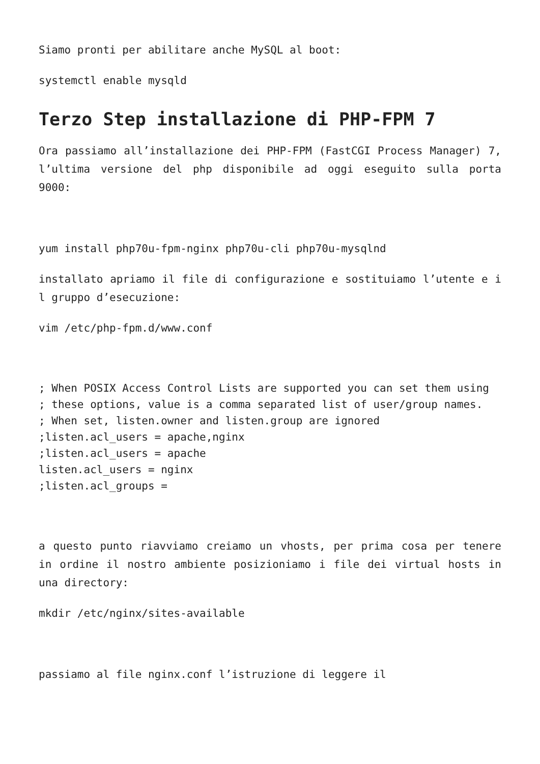Siamo pronti per abilitare anche MySQL al boot:
systemctl enable mysqld
Terzo Step installazione di PHP-FPM 7
Ora passiamo all’installazione dei PHP-FPM (FastCGI Process Manager) 7, l’ultima versione del php disponibile ad oggi eseguito sulla porta 9000:
yum install php70u-fpm-nginx php70u-cli php70u-mysqlnd
installato apriamo il file di configurazione e sostituiamo l’utente e i l gruppo d’esecuzione:
vim /etc/php-fpm.d/www.conf
; When POSIX Access Control Lists are supported you can set them using
; these options, value is a comma separated list of user/group names.
; When set, listen.owner and listen.group are ignored
;listen.acl_users = apache,nginx
;listen.acl_users = apache
listen.acl_users = nginx
;listen.acl_groups =
a questo punto riavviamo creiamo un vhosts, per prima cosa per tenere in ordine il nostro ambiente posizioniamo i file dei virtual hosts in una directory:
mkdir /etc/nginx/sites-available
passiamo al file nginx.conf l’istruzione di leggere il